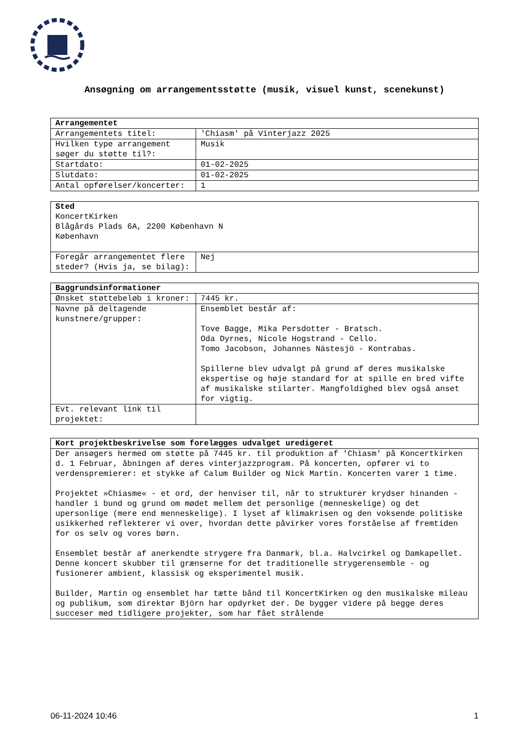Ansøgning om arrangementsstøtte (musik, visuel kunst, scenekunst)
| Arrangementet | |
| Arrangementets titel: | 'Chiasm' på Vinterjazz 2025 |
| Hvilken type arrangement søger du støtte til?: | Musik |
| Startdato: | 01-02-2025 |
| Slutdato: | 01-02-2025 |
| Antal opførelser/koncerter: | 1 |
| Sted KoncertKirken Blågårds Plads 6A, 2200 København N København | |
| Foregår arrangementet flere steder? (Hvis ja, se bilag): | Nej |
| Baggrundsinformationer | |
| Ønsket støttebeløb i kroner: | 7445 kr. |
| Navne på deltagende kunstnere/grupper: | Ensemblet består af: Tove Bagge, Mika Persdotter - Bratsch. Oda Dyrnes, Nicole Hogstrand - Cello. Tomo Jacobson, Johannes Nästesjö - Kontrabas. Spillerne blev udvalgt på grund af deres musikalske ekspertise og høje standard for at spille en bred vifte af musikalske stilarter. Mangfoldighed blev også anset for vigtig. |
| Evt. relevant link til projektet: | |
| Kort projektbeskrivelse som forelægges udvalget uredigeret |
| Der ansøgers hermed om støtte på 7445 kr. til produktion af 'Chiasm' på Koncertkirken d. 1 Februar, åbningen af deres vinterjazzprogram. På koncerten, opfører vi to verdenspremierer: et stykke af Calum Builder og Nick Martin. Koncerten varer 1 time. Projektet »Chiasme« - et ord, der henviser til, når to strukturer krydser hinanden - handler i bund og grund om mødet mellem det personlige (menneskelige) og det upersonlige (mere end menneskelige). I lyset af klimakrisen og den voksende politiske usikkerhed reflekterer vi over, hvordan dette påvirker vores forståelse af fremtiden for os selv og vores børn. Ensemblet består af anerkendte strygere fra Danmark, bl.a. Halvcirkel og Damkapellet. Denne koncert skubber til grænserne for det traditionelle strygerensemble - og fusionerer ambient, klassisk og eksperimentel musik. Builder, Martin og ensemblet har tætte bånd til KoncertKirken og den musikalske mileau og publikum, som direktør Björn har opdyrket der. De bygger videre på begge deres succeser med tidligere projekter, som har fået strålende |
06-11-2024 10:46 1